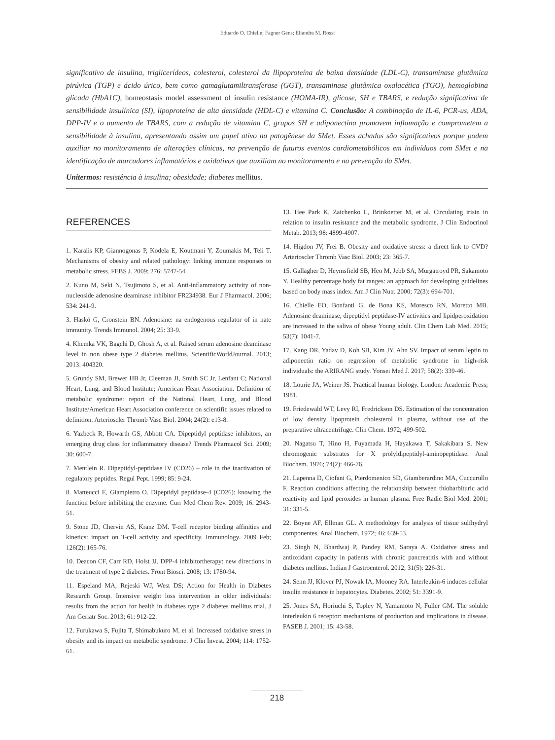Eduardo O. Chielle; Fagner Gens; Eliandra M. Rossi
significativo de insulina, triglicerídeos, colesterol, colesterol da llipoproteína de baixa densidade (LDL-C), transaminase glutâmica pirúvica (TGP) e ácido úrico, bem como gamaglutamiltransferase (GGT), transaminase glutâmica oxalacética (TGO), hemoglobina glicada (HbA1C), homeostasis model assessment of insulin resistance (HOMA-IR), glicose, SH e TBARS, e redução significativa de sensibilidade insulínica (SI), lipoproteína de alta densidade (HDL-C) e vitamina C. Conclusão: A combinação de IL-6, PCR-us, ADA, DPP-IV e o aumento de TBARS, com a redução de vitamina C, grupos SH e adiponectina promovem inflamação e comprometem a sensibilidade à insulina, apresentando assim um papel ativo na patogênese da SMet. Esses achados são significativos porque podem auxiliar no monitoramento de alterações clínicas, na prevenção de futuros eventos cardiometabólicos em indivíduos com SMet e na identificação de marcadores inflamatórios e oxidativos que auxiliam no monitoramento e na prevenção da SMet.
Unitermos: resistência à insulina; obesidade; diabetes mellitus.
REFERENCES
1. Karalis KP, Giannogonas P, Kodela E, Koutmani Y, Zoumakis M, Teli T. Mechanisms of obesity and related pathology: linking immune responses to metabolic stress. FEBS J. 2009; 276: 5747-54.
2. Kuno M, Seki N, Tsujimoto S, et al. Anti-inflammatory activity of non-nucleoside adenosine deaminase inhibitor FR234938. Eur J Pharmacol. 2006; 534: 241-9.
3. Haskó G, Cronstein BN. Adenosine: na endogenous regulator of in nate immunity. Trends Immunol. 2004; 25: 33-9.
4. Khemka VK, Bagchi D, Ghosh A, et al. Raised serum adenosine deaminase level in non obese type 2 diabetes mellitus. ScientificWorldJournal. 2013; 2013: 404320.
5. Grundy SM, Brewer HB Jr, Cleeman JI, Smith SC Jr, Lenfant C; National Heart, Lung, and Blood Institute; American Heart Association. Definition of metabolic syndrome: report of the National Heart, Lung, and Blood Institute/American Heart Association conference on scientific issues related to definition. Arterioscler Thromb Vasc Biol. 2004; 24(2): e13-8.
6. Yazbeck R, Howarth GS, Abbott CA. Dipeptidyl peptidase inhibitors, an emerging drug class for inflammatory disease? Trends Pharmacol Sci. 2009; 30: 600-7.
7. Mentlein R. Dipeptidyl-peptidase IV (CD26) – role in the inactivation of regulatory peptides. Regul Pept. 1999; 85: 9-24.
8. Matteucci E, Giampietro O. Dipeptidyl peptidase-4 (CD26): knowing the function before inhibiting the enzyme. Curr Med Chem Rev. 2009; 16: 2943-51.
9. Stone JD, Chervin AS, Kranz DM. T-cell receptor binding affinities and kinetics: impact on T-cell activity and specificity. Immunology. 2009 Feb; 126(2): 165-76.
10. Deacon CF, Carr RD, Holst JJ. DPP-4 inhibitortherapy: new directions in the treatment of type 2 diabetes. Front Biosci. 2008; 13: 1780-94.
11. Espeland MA, Rejeski WJ, West DS; Action for Health in Diabetes Research Group. Intensive weight loss intervention in older individuals: results from the action for health in diabetes type 2 diabetes mellitus trial. J Am Geriatr Soc. 2013; 61: 912-22.
12. Furukawa S, Fujita T, Shimabukuro M, et al. Increased oxidative stress in obesity and its impact on metabolic syndrome. J Clin Invest. 2004; 114: 1752-61.
13. Hee Park K, Zaichenko L, Brinkoetter M, et al. Circulating irisin in relation to insulin resistance and the metabolic syndrome. J Clin Endocrinol Metab. 2013; 98: 4899-4907.
14. Higdon JV, Frei B. Obesity and oxidative stress: a direct link to CVD? Arterioscler Thromb Vasc Biol. 2003; 23: 365-7.
15. Gallagher D, Heymsfield SB, Heo M, Jebb SA, Murgatroyd PR, Sakamoto Y. Healthy percentage body fat ranges: an approach for developing guidelines based on body mass index. Am J Clin Nutr. 2000; 72(3): 694-701.
16. Chielle EO, Bonfanti G, de Bona KS, Moresco RN, Moretto MB. Adenosine deaminase, dipeptidyl peptidase-IV activities and lipidperoxidation are increased in the saliva of obese Young adult. Clin Chem Lab Med. 2015; 53(7): 1041-7.
17. Kang DR, Yadav D, Koh SB, Kim JY, Ahn SV. Impact of serum leptin to adiponectin ratio on regression of metabolic syndrome in high-risk individuals: the ARIRANG study. Yonsei Med J. 2017; 58(2): 339-46.
18. Lourie JA, Weiner JS. Practical human biology. London: Academic Press; 1981.
19. Friedewald WT, Levy RI, Fredrickson DS. Estimation of the concentration of low density lipoprotein cholesterol in plasma, without use of the preparative ultracentrifuge. Clin Chem. 1972; 499-502.
20. Nagatsu T, Hino H, Fuyamada H, Hayakawa T, Sakakibara S. New chromogenic substrates for X prolyldipeptidyl-aminopeptidase. Anal Biochem. 1976; 74(2): 466-76.
21. Lapenna D, Ciofani G, Pierdomenico SD, Giamberardino MA, Cuccurullo F. Reaction conditions affecting the relationship between thiobarbituric acid reactivity and lipid peroxides in human plasma. Free Radic Biol Med. 2001; 31: 331-5.
22. Boyne AF, Ellman GL. A methodology for analysis of tissue sulfhydryl componentes. Anal Biochem. 1972; 46: 639-53.
23. Singh N, Bhardwaj P, Pandey RM, Saraya A. Oxidative stress and antioxidant capacity in patients with chronic pancreatitis with and without diabetes mellitus. Indian J Gastroenterol. 2012; 31(5): 226-31.
24. Senn JJ, Klover PJ, Nowak IA, Mooney RA. Interleukin-6 induces cellular insulin resistance in hepatocytes. Diabetes. 2002; 51: 3391-9.
25. Jones SA, Horiuchi S, Topley N, Yamamoto N, Fuller GM. The soluble interleukin 6 receptor: mechanisms of production and implications in disease. FASEB J. 2001; 15: 43-58.
218